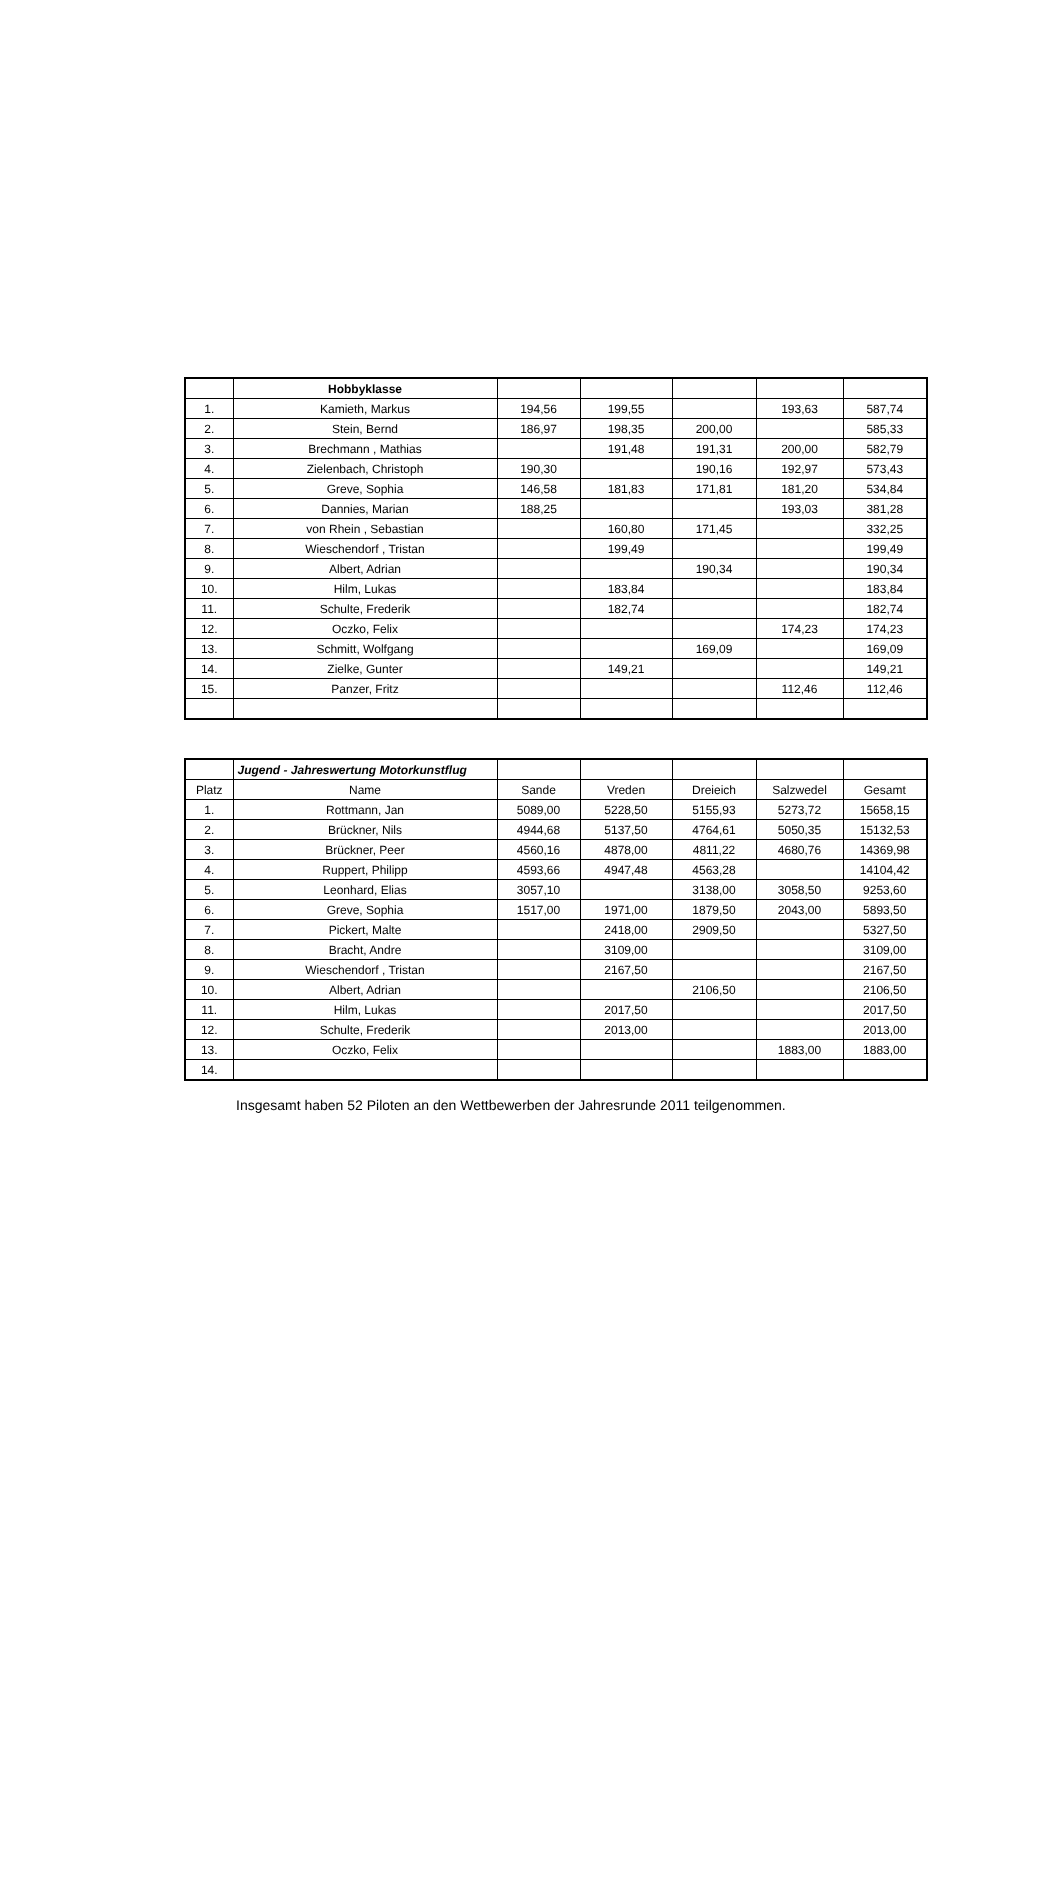| | Hobbyklasse | | | | | |
| --- | --- | --- | --- | --- | --- | --- |
| 1. | Kamieth, Markus | 194,56 | 199,55 | | 193,63 | 587,74 |
| 2. | Stein, Bernd | 186,97 | 198,35 | 200,00 | | 585,33 |
| 3. | Brechmann , Mathias | | 191,48 | 191,31 | 200,00 | 582,79 |
| 4. | Zielenbach, Christoph | 190,30 | | 190,16 | 192,97 | 573,43 |
| 5. | Greve, Sophia | 146,58 | 181,83 | 171,81 | 181,20 | 534,84 |
| 6. | Dannies, Marian | 188,25 | | | 193,03 | 381,28 |
| 7. | von Rhein , Sebastian | | 160,80 | 171,45 | | 332,25 |
| 8. | Wieschendorf , Tristan | | 199,49 | | | 199,49 |
| 9. | Albert, Adrian | | | 190,34 | | 190,34 |
| 10. | Hilm, Lukas | | 183,84 | | | 183,84 |
| 11. | Schulte, Frederik | | 182,74 | | | 182,74 |
| 12. | Oczko, Felix | | | | 174,23 | 174,23 |
| 13. | Schmitt, Wolfgang | | | 169,09 | | 169,09 |
| 14. | Zielke, Gunter | | 149,21 | | | 149,21 |
| 15. | Panzer, Fritz | | | | 112,46 | 112,46 |
| | Jugend - Jahreswertung Motorkunstflug | | | | | |
| --- | --- | --- | --- | --- | --- | --- |
| Platz | Name | Sande | Vreden | Dreieich | Salzwedel | Gesamt |
| 1. | Rottmann, Jan | 5089,00 | 5228,50 | 5155,93 | 5273,72 | 15658,15 |
| 2. | Brückner, Nils | 4944,68 | 5137,50 | 4764,61 | 5050,35 | 15132,53 |
| 3. | Brückner, Peer | 4560,16 | 4878,00 | 4811,22 | 4680,76 | 14369,98 |
| 4. | Ruppert, Philipp | 4593,66 | 4947,48 | 4563,28 | | 14104,42 |
| 5. | Leonhard, Elias | 3057,10 | | 3138,00 | 3058,50 | 9253,60 |
| 6. | Greve, Sophia | 1517,00 | 1971,00 | 1879,50 | 2043,00 | 5893,50 |
| 7. | Pickert, Malte | | 2418,00 | 2909,50 | | 5327,50 |
| 8. | Bracht, Andre | | 3109,00 | | | 3109,00 |
| 9. | Wieschendorf , Tristan | | 2167,50 | | | 2167,50 |
| 10. | Albert, Adrian | | | 2106,50 | | 2106,50 |
| 11. | Hilm, Lukas | | 2017,50 | | | 2017,50 |
| 12. | Schulte, Frederik | | 2013,00 | | | 2013,00 |
| 13. | Oczko, Felix | | | | 1883,00 | 1883,00 |
| 14. | | | | | | |
Insgesamt haben 52 Piloten an den Wettbewerben der Jahresrunde 2011 teilgenommen.